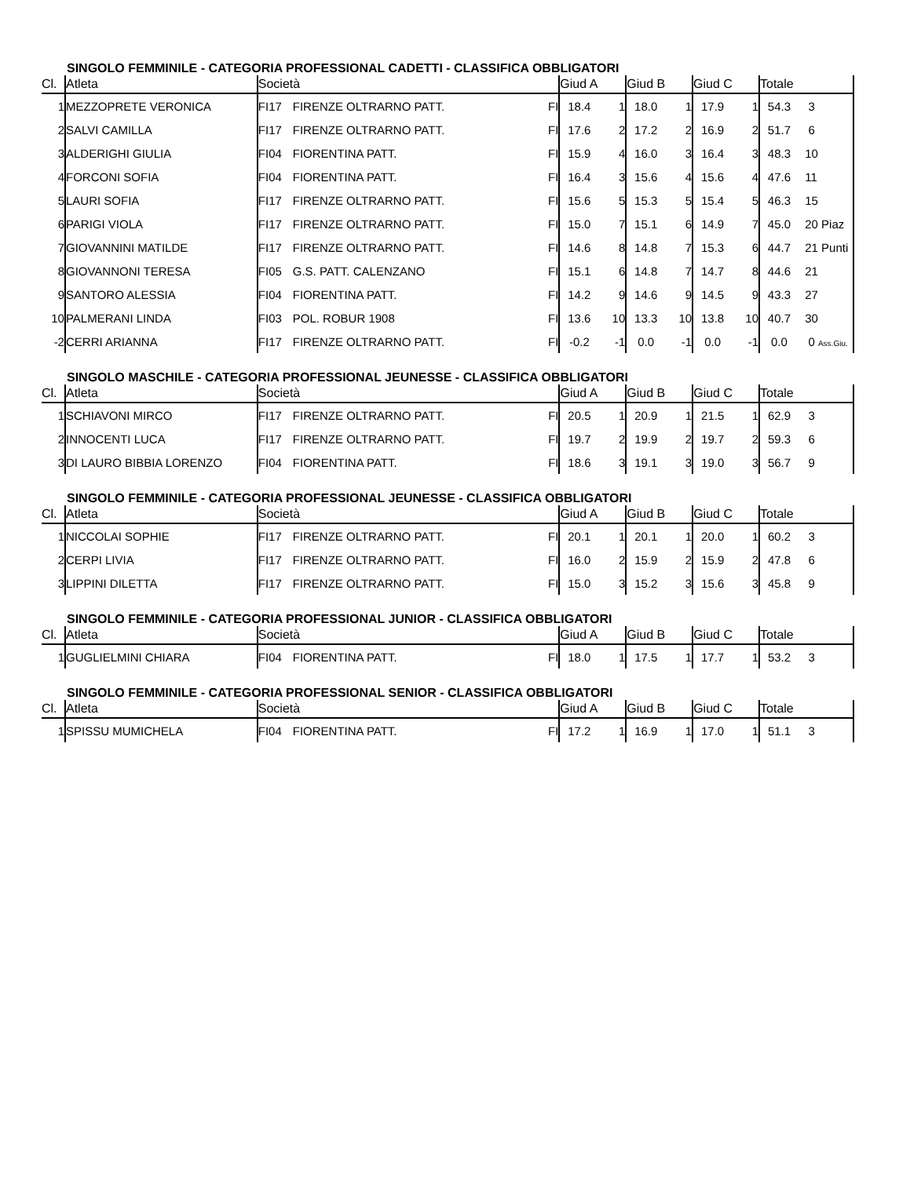SINGOLO FEMMINILE - CATEGORIA PROFESSIONAL CADETTI - CLASSIFICA OBBLIGATORI
| Cl. | Atleta | Società | | | Giud A | | Giud B | | Giud C | | Totale | |
| --- | --- | --- | --- | --- | --- | --- | --- | --- | --- | --- | --- | --- |
| 1 | MEZZOPRETE VERONICA | FI17 | FIRENZE OLTRARNO PATT. | FI | 18.4 | 1 | 18.0 | 1 | 17.9 | 1 | 54.3 | 3 |
| 2 | SALVI CAMILLA | FI17 | FIRENZE OLTRARNO PATT. | FI | 17.6 | 2 | 17.2 | 2 | 16.9 | 2 | 51.7 | 6 |
| 3 | ALDERIGHI GIULIA | FI04 | FIORENTINA PATT. | FI | 15.9 | 4 | 16.0 | 3 | 16.4 | 3 | 48.3 | 10 |
| 4 | FORCONI SOFIA | FI04 | FIORENTINA PATT. | FI | 16.4 | 3 | 15.6 | 4 | 15.6 | 4 | 47.6 | 11 |
| 5 | LAURI SOFIA | FI17 | FIRENZE OLTRARNO PATT. | FI | 15.6 | 5 | 15.3 | 5 | 15.4 | 5 | 46.3 | 15 |
| 6 | PARIGI VIOLA | FI17 | FIRENZE OLTRARNO PATT. | FI | 15.0 | 7 | 15.1 | 6 | 14.9 | 7 | 45.0 | 20 Piaz |
| 7 | GIOVANNINI MATILDE | FI17 | FIRENZE OLTRARNO PATT. | FI | 14.6 | 8 | 14.8 | 7 | 15.3 | 6 | 44.7 | 21 Punti |
| 8 | GIOVANNONI TERESA | FI05 | G.S. PATT. CALENZANO | FI | 15.1 | 6 | 14.8 | 7 | 14.7 | 8 | 44.6 | 21 |
| 9 | SANTORO ALESSIA | FI04 | FIORENTINA PATT. | FI | 14.2 | 9 | 14.6 | 9 | 14.5 | 9 | 43.3 | 27 |
| 10 | PALMERANI LINDA | FI03 | POL. ROBUR 1908 | FI | 13.6 | 10 | 13.3 | 10 | 13.8 | 10 | 40.7 | 30 |
| -2 | CERRI ARIANNA | FI17 | FIRENZE OLTRARNO PATT. | FI | -0.2 | -1 | 0.0 | -1 | 0.0 | -1 | 0.0 | 0 Ass.Giu. |
SINGOLO MASCHILE - CATEGORIA PROFESSIONAL JEUNESSE - CLASSIFICA OBBLIGATORI
| Cl. | Atleta | Società | | | Giud A | | Giud B | | Giud C | | Totale | |
| --- | --- | --- | --- | --- | --- | --- | --- | --- | --- | --- | --- | --- |
| 1 | SCHIAVONI MIRCO | FI17 | FIRENZE OLTRARNO PATT. | FI | 20.5 | 1 | 20.9 | 1 | 21.5 | 1 | 62.9 | 3 |
| 2 | INNOCENTI LUCA | FI17 | FIRENZE OLTRARNO PATT. | FI | 19.7 | 2 | 19.9 | 2 | 19.7 | 2 | 59.3 | 6 |
| 3 | DI LAURO BIBBIA LORENZO | FI04 | FIORENTINA PATT. | FI | 18.6 | 3 | 19.1 | 3 | 19.0 | 3 | 56.7 | 9 |
SINGOLO FEMMINILE - CATEGORIA PROFESSIONAL JEUNESSE - CLASSIFICA OBBLIGATORI
| Cl. | Atleta | Società | | | Giud A | | Giud B | | Giud C | | Totale | |
| --- | --- | --- | --- | --- | --- | --- | --- | --- | --- | --- | --- | --- |
| 1 | NICCOLAI SOPHIE | FI17 | FIRENZE OLTRARNO PATT. | FI | 20.1 | 1 | 20.1 | 1 | 20.0 | 1 | 60.2 | 3 |
| 2 | CERPI LIVIA | FI17 | FIRENZE OLTRARNO PATT. | FI | 16.0 | 2 | 15.9 | 2 | 15.9 | 2 | 47.8 | 6 |
| 3 | LIPPINI DILETTA | FI17 | FIRENZE OLTRARNO PATT. | FI | 15.0 | 3 | 15.2 | 3 | 15.6 | 3 | 45.8 | 9 |
SINGOLO FEMMINILE - CATEGORIA PROFESSIONAL JUNIOR - CLASSIFICA OBBLIGATORI
| Cl. | Atleta | Società | | | Giud A | | Giud B | | Giud C | | Totale | |
| --- | --- | --- | --- | --- | --- | --- | --- | --- | --- | --- | --- | --- |
| 1 | GUGLIELMINI CHIARA | FI04 | FIORENTINA PATT. | FI | 18.0 | 1 | 17.5 | 1 | 17.7 | 1 | 53.2 | 3 |
SINGOLO FEMMINILE - CATEGORIA PROFESSIONAL SENIOR - CLASSIFICA OBBLIGATORI
| Cl. | Atleta | Società | | | Giud A | | Giud B | | Giud C | | Totale | |
| --- | --- | --- | --- | --- | --- | --- | --- | --- | --- | --- | --- | --- |
| 1 | SPISSU MUMICHELA | FI04 | FIORENTINA PATT. | FI | 17.2 | 1 | 16.9 | 1 | 17.0 | 1 | 51.1 | 3 |